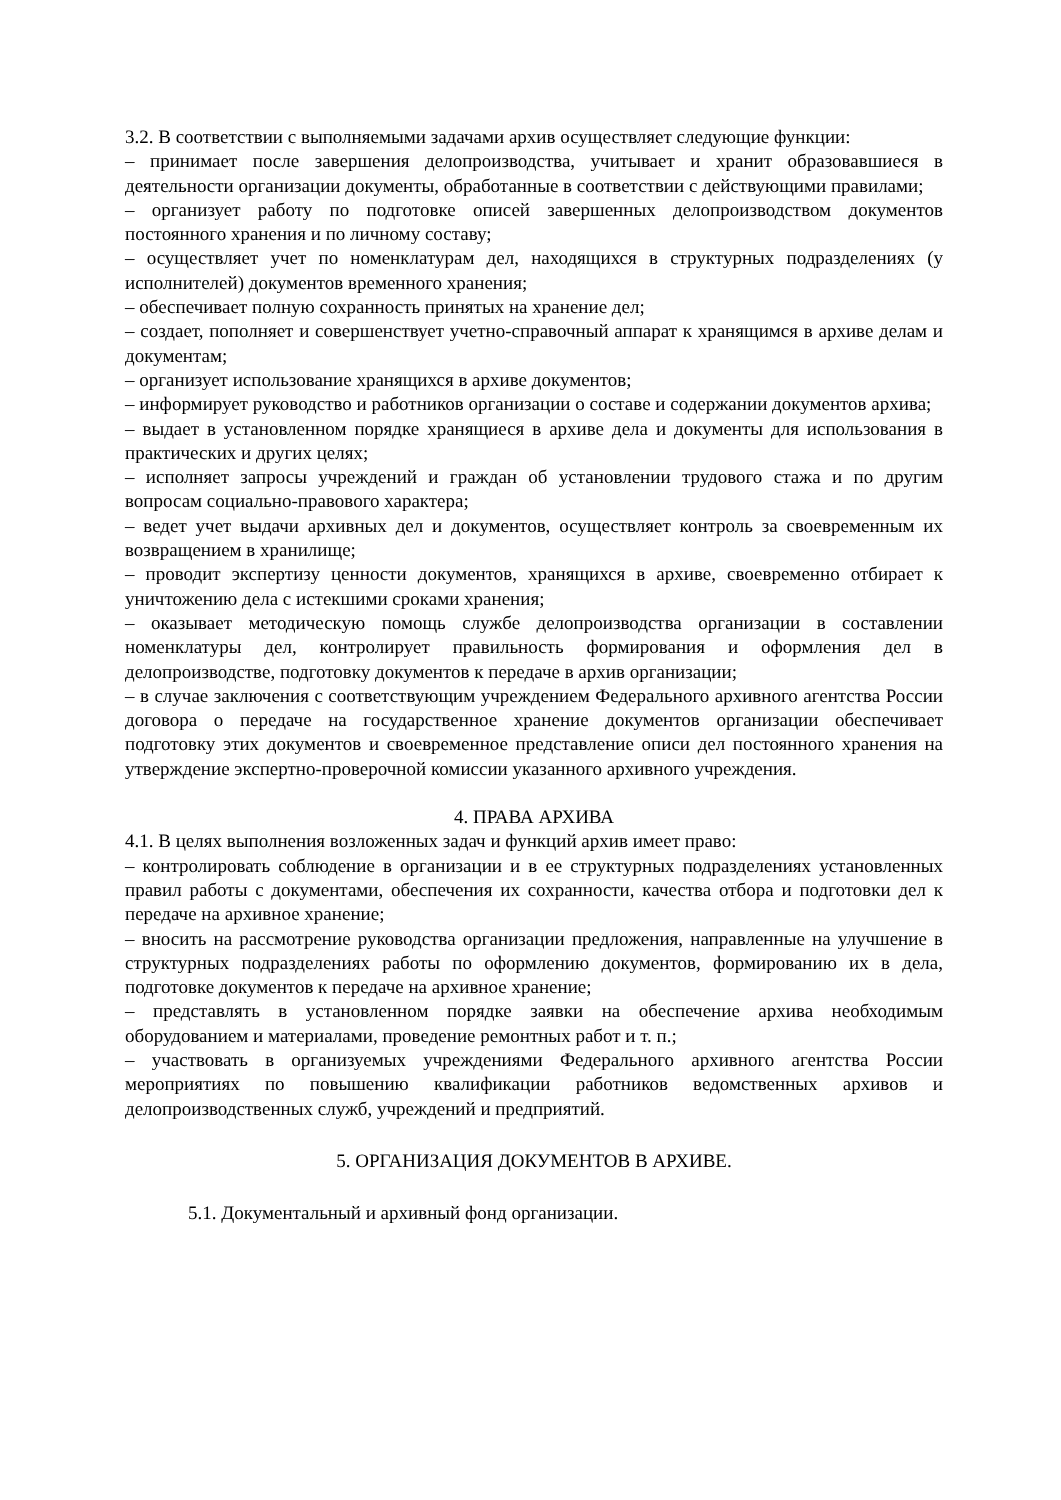3.2. В соответствии с выполняемыми задачами архив осуществляет следующие функции:
– принимает после завершения делопроизводства, учитывает и хранит образовавшиеся в деятельности организации документы, обработанные в соответствии с действующими правилами;
– организует работу по подготовке описей завершенных делопроизводством документов постоянного хранения и по личному составу;
– осуществляет учет по номенклатурам дел, находящихся в структурных подразделениях (у исполнителей) документов временного хранения;
– обеспечивает полную сохранность принятых на хранение дел;
– создает, пополняет и совершенствует учетно-справочный аппарат к хранящимся в архиве делам и документам;
– организует использование хранящихся в архиве документов;
– информирует руководство и работников организации о составе и содержании документов архива;
– выдает в установленном порядке хранящиеся в архиве дела и документы для использования в практических и других целях;
– исполняет запросы учреждений и граждан об установлении трудового стажа и по другим вопросам социально-правового характера;
– ведет учет выдачи архивных дел и документов, осуществляет контроль за своевременным их возвращением в хранилище;
– проводит экспертизу ценности документов, хранящихся в архиве, своевременно отбирает к уничтожению дела с истекшими сроками хранения;
– оказывает методическую помощь службе делопроизводства организации в составлении номенклатуры дел, контролирует правильность формирования и оформления дел в делопроизводстве, подготовку документов к передаче в архив организации;
– в случае заключения с соответствующим учреждением Федерального архивного агентства России договора о передаче на государственное хранение документов организации обеспечивает подготовку этих документов и своевременное представление описи дел постоянного хранения на утверждение экспертно-проверочной комиссии указанного архивного учреждения.
4. ПРАВА АРХИВА
4.1. В целях выполнения возложенных задач и функций архив имеет право:
– контролировать соблюдение в организации и в ее структурных подразделениях установленных правил работы с документами, обеспечения их сохранности, качества отбора и подготовки дел к передаче на архивное хранение;
– вносить на рассмотрение руководства организации предложения, направленные на улучшение в структурных подразделениях работы по оформлению документов, формированию их в дела, подготовке документов к передаче на архивное хранение;
– представлять в установленном порядке заявки на обеспечение архива необходимым оборудованием и материалами, проведение ремонтных работ и т. п.;
– участвовать в организуемых учреждениями Федерального архивного агентства России мероприятиях по повышению квалификации работников ведомственных архивов и делопроизводственных служб, учреждений и предприятий.
5. ОРГАНИЗАЦИЯ ДОКУМЕНТОВ В АРХИВЕ.
5.1. Документальный и архивный фонд организации.